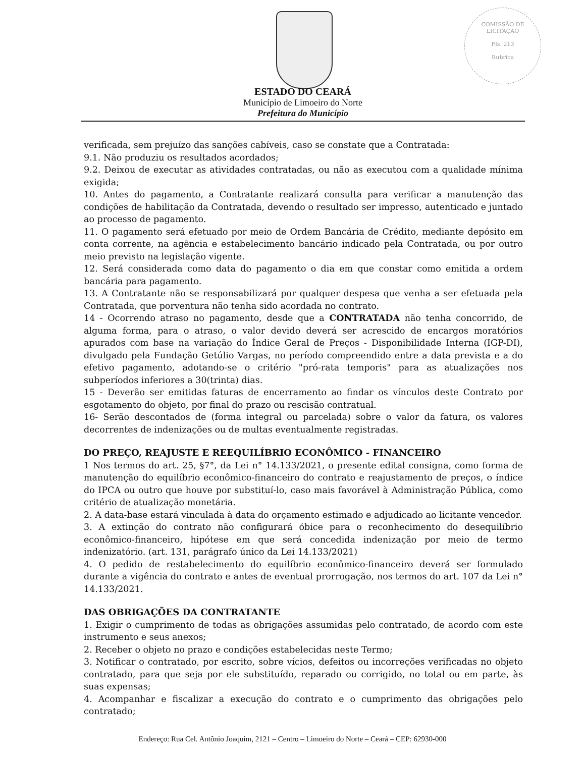COMISSÃO DE LICITAÇÃO
Fls. 213
Rubrica
ESTADO DO CEARÁ
Município de Limoeiro do Norte
Prefeitura do Município
verificada, sem prejuízo das sanções cabíveis, caso se constate que a Contratada:
9.1. Não produziu os resultados acordados;
9.2. Deixou de executar as atividades contratadas, ou não as executou com a qualidade mínima exigida;
10. Antes do pagamento, a Contratante realizará consulta para verificar a manutenção das condições de habilitação da Contratada, devendo o resultado ser impresso, autenticado e juntado ao processo de pagamento.
11. O pagamento será efetuado por meio de Ordem Bancária de Crédito, mediante depósito em conta corrente, na agência e estabelecimento bancário indicado pela Contratada, ou por outro meio previsto na legislação vigente.
12. Será considerada como data do pagamento o dia em que constar como emitida a ordem bancária para pagamento.
13. A Contratante não se responsabilizará por qualquer despesa que venha a ser efetuada pela Contratada, que porventura não tenha sido acordada no contrato.
14 - Ocorrendo atraso no pagamento, desde que a CONTRATADA não tenha concorrido, de alguma forma, para o atraso, o valor devido deverá ser acrescido de encargos moratórios apurados com base na variação do Índice Geral de Preços - Disponibilidade Interna (IGP-DI), divulgado pela Fundação Getúlio Vargas, no período compreendido entre a data prevista e a do efetivo pagamento, adotando-se o critério "pró-rata temporis" para as atualizações nos subperíodos inferiores a 30(trinta) dias.
15 - Deverão ser emitidas faturas de encerramento ao findar os vínculos deste Contrato por esgotamento do objeto, por final do prazo ou rescisão contratual.
16- Serão descontados de (forma integral ou parcelada) sobre o valor da fatura, os valores decorrentes de indenizações ou de multas eventualmente registradas.
DO PREÇO, REAJUSTE E REEQUILÍBRIO ECONÔMICO - FINANCEIRO
1 Nos termos do art. 25, §7°, da Lei n° 14.133/2021, o presente edital consigna, como forma de manutenção do equilíbrio econômico-financeiro do contrato e reajustamento de preços, o índice do IPCA ou outro que houve por substituí-lo, caso mais favorável à Administração Pública, como critério de atualização monetária.
2. A data-base estará vinculada à data do orçamento estimado e adjudicado ao licitante vencedor.
3. A extinção do contrato não configurará óbice para o reconhecimento do desequilíbrio econômico-financeiro, hipótese em que será concedida indenização por meio de termo indenizatório. (art. 131, parágrafo único da Lei 14.133/2021)
4. O pedido de restabelecimento do equilíbrio econômico-financeiro deverá ser formulado durante a vigência do contrato e antes de eventual prorrogação, nos termos do art. 107 da Lei n° 14.133/2021.
DAS OBRIGAÇÕES DA CONTRATANTE
1. Exigir o cumprimento de todas as obrigações assumidas pelo contratado, de acordo com este instrumento e seus anexos;
2. Receber o objeto no prazo e condições estabelecidas neste Termo;
3. Notificar o contratado, por escrito, sobre vícios, defeitos ou incorreções verificadas no objeto contratado, para que seja por ele substituído, reparado ou corrigido, no total ou em parte, às suas expensas;
4. Acompanhar e fiscalizar a execução do contrato e o cumprimento das obrigações pelo contratado;
Endereço: Rua Cel. Antônio Joaquim, 2121 – Centro – Limoeiro do Norte – Ceará – CEP: 62930-000